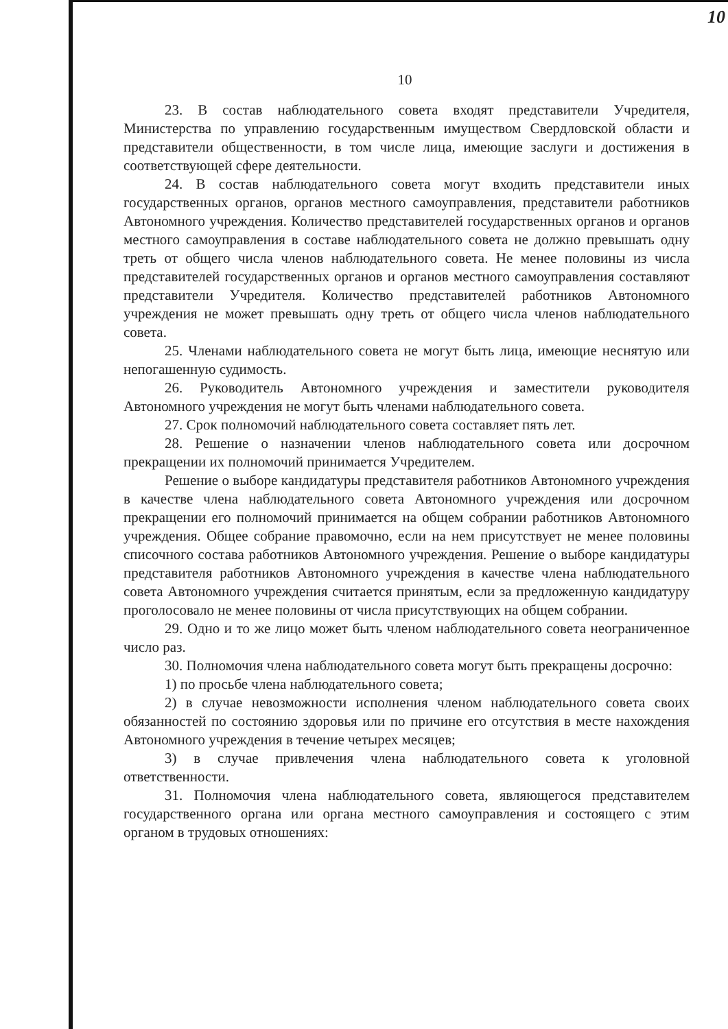10
10
23. В состав наблюдательного совета входят представители Учредителя, Министерства по управлению государственным имуществом Свердловской области и представители общественности, в том числе лица, имеющие заслуги и достижения в соответствующей сфере деятельности.
24. В состав наблюдательного совета могут входить представители иных государственных органов, органов местного самоуправления, представители работников Автономного учреждения. Количество представителей государственных органов и органов местного самоуправления в составе наблюдательного совета не должно превышать одну треть от общего числа членов наблюдательного совета. Не менее половины из числа представителей государственных органов и органов местного самоуправления составляют представители Учредителя. Количество представителей работников Автономного учреждения не может превышать одну треть от общего числа членов наблюдательного совета.
25. Членами наблюдательного совета не могут быть лица, имеющие неснятую или непогашенную судимость.
26. Руководитель Автономного учреждения и заместители руководителя Автономного учреждения не могут быть членами наблюдательного совета.
27. Срок полномочий наблюдательного совета составляет пять лет.
28. Решение о назначении членов наблюдательного совета или досрочном прекращении их полномочий принимается Учредителем.
Решение о выборе кандидатуры представителя работников Автономного учреждения в качестве члена наблюдательного совета Автономного учреждения или досрочном прекращении его полномочий принимается на общем собрании работников Автономного учреждения. Общее собрание правомочно, если на нем присутствует не менее половины списочного состава работников Автономного учреждения. Решение о выборе кандидатуры представителя работников Автономного учреждения в качестве члена наблюдательного совета Автономного учреждения считается принятым, если за предложенную кандидатуру проголосовало не менее половины от числа присутствующих на общем собрании.
29. Одно и то же лицо может быть членом наблюдательного совета неограниченное число раз.
30. Полномочия члена наблюдательного совета могут быть прекращены досрочно:
1) по просьбе члена наблюдательного совета;
2) в случае невозможности исполнения членом наблюдательного совета своих обязанностей по состоянию здоровья или по причине его отсутствия в месте нахождения Автономного учреждения в течение четырех месяцев;
3) в случае привлечения члена наблюдательного совета к уголовной ответственности.
31. Полномочия члена наблюдательного совета, являющегося представителем государственного органа или органа местного самоуправления и состоящего с этим органом в трудовых отношениях: